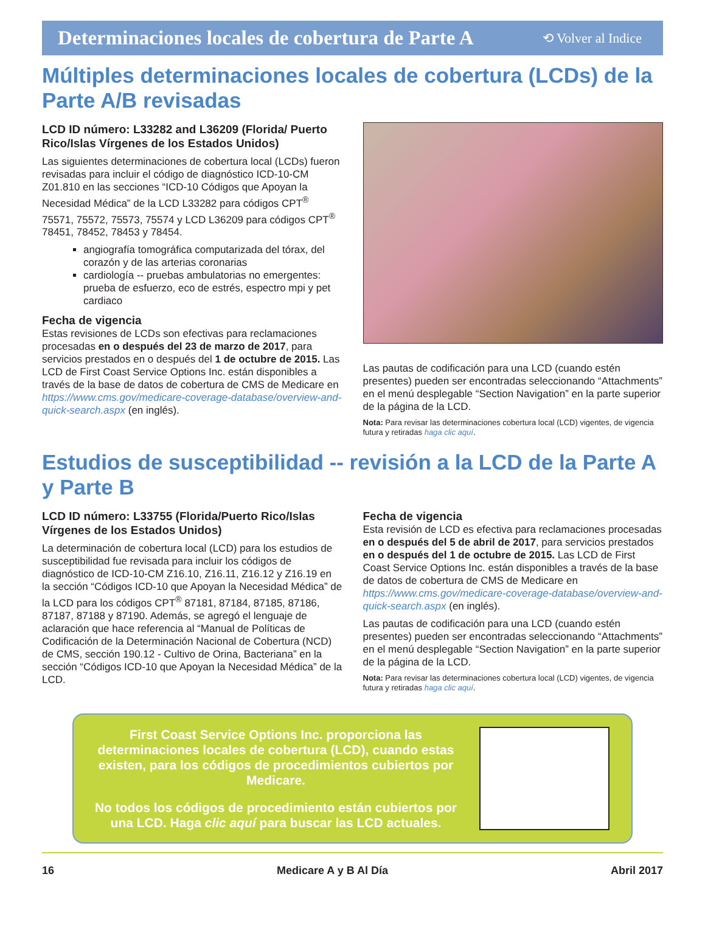Determinaciones locales de cobertura de Parte A
⟲ Volver al Indice
Múltiples determinaciones locales de cobertura (LCDs) de la Parte A/B revisadas
LCD ID número: L33282 and L36209 (Florida/ Puerto Rico/Islas Vírgenes de los Estados Unidos)
Las siguientes determinaciones de cobertura local (LCDs) fueron revisadas para incluir el código de diagnóstico ICD-10-CM Z01.810 en las secciones “ICD-10 Códigos que Apoyan la Necesidad Médica” de la LCD L33282 para códigos CPT<sup>®</sup> 75571, 75572, 75573, 75574 y LCD L36209 para códigos CPT<sup>®</sup> 78451, 78452, 78453 y 78454.
angiografía tomográfica computarizada del tórax, del corazón y de las arterias coronarias
cardiología -- pruebas ambulatorias no emergentes: prueba de esfuerzo, eco de estrés, espectro mpi y pet cardiaco
Fecha de vigencia
Estas revisiones de LCDs son efectivas para reclamaciones procesadas en o después del 23 de marzo de 2017, para servicios prestados en o después del 1 de octubre de 2015. Las LCD de First Coast Service Options Inc. están disponibles a través de la base de datos de cobertura de CMS de Medicare en https://www.cms.gov/medicare-coverage-database/overview-and-quick-search.aspx (en inglés).
Las pautas de codificación para una LCD (cuando estén presentes) pueden ser encontradas seleccionando “Attachments” en el menú desplegable “Section Navigation” en la parte superior de la página de la LCD.
Nota: Para revisar las determinaciones cobertura local (LCD) vigentes, de vigencia futura y retiradas haga clic aquí.
Estudios de susceptibilidad -- revisión a la LCD de la Parte A y Parte B
LCD ID número: L33755 (Florida/Puerto Rico/Islas Vírgenes de los Estados Unidos)
La determinación de cobertura local (LCD) para los estudios de susceptibilidad fue revisada para incluir los códigos de diagnóstico de ICD-10-CM Z16.10, Z16.11, Z16.12 y Z16.19 en la sección “Códigos ICD-10 que Apoyan la Necesidad Médica” de la LCD para los códigos CPT<sup>®</sup> 87181, 87184, 87185, 87186, 87187, 87188 y 87190. Además, se agregó el lenguaje de aclaración que hace referencia al “Manual de Políticas de Codificación de la Determinación Nacional de Cobertura (NCD) de CMS, sección 190.12 - Cultivo de Orina, Bacteriana” en la sección “Códigos ICD-10 que Apoyan la Necesidad Médica” de la LCD.
Fecha de vigencia
Esta revisión de LCD es efectiva para reclamaciones procesadas en o después del 5 de abril de 2017, para servicios prestados en o después del 1 de octubre de 2015. Las LCD de First Coast Service Options Inc. están disponibles a través de la base de datos de cobertura de CMS de Medicare en https://www.cms.gov/medicare-coverage-database/overview-and-quick-search.aspx (en inglés).
Las pautas de codificación para una LCD (cuando estén presentes) pueden ser encontradas seleccionando “Attachments” en el menú desplegable “Section Navigation” en la parte superior de la página de la LCD.
Nota: Para revisar las determinaciones cobertura local (LCD) vigentes, de vigencia futura y retiradas haga clic aquí.
First Coast Service Options Inc. proporciona las determinaciones locales de cobertura (LCD), cuando estas existen, para los códigos de procedimientos cubiertos por Medicare.
No todos los códigos de procedimiento están cubiertos por una LCD. Haga clic aquí para buscar las LCD actuales.
16 Medicare A y B Al Día Abril 2017